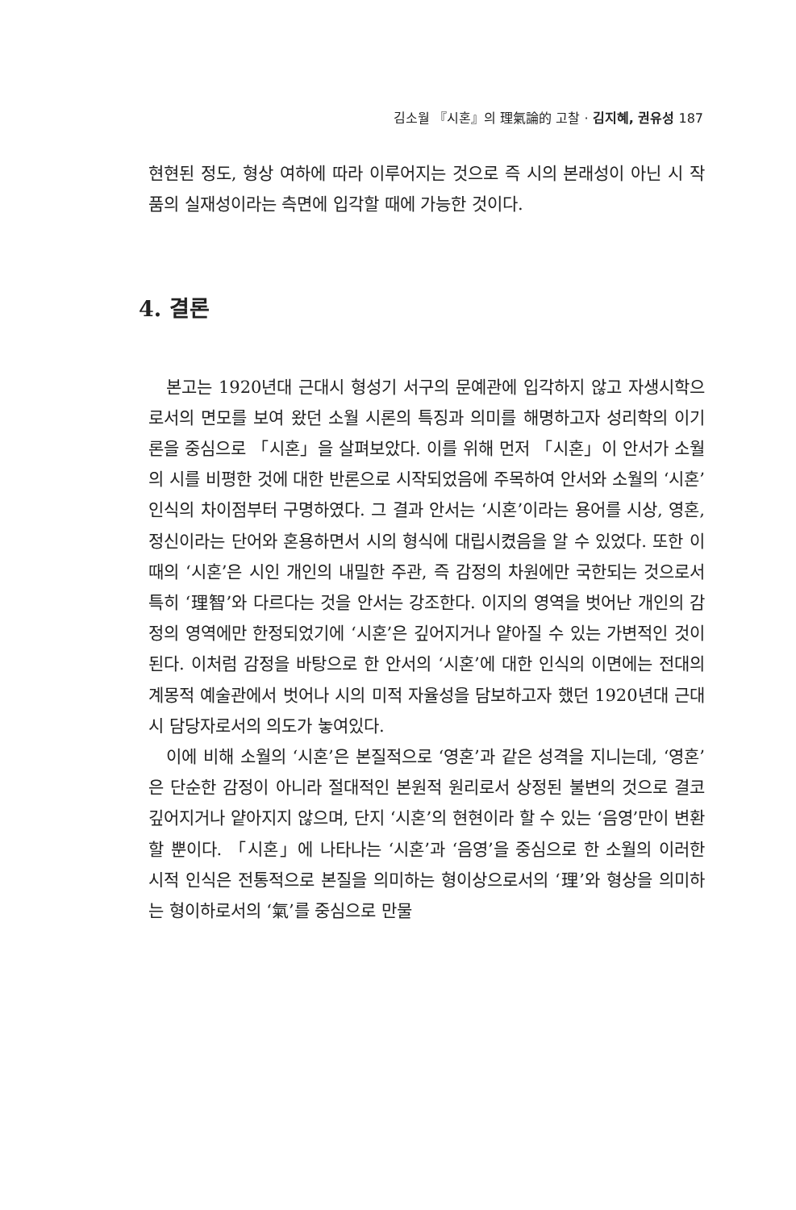김소월 『시혼』의 理氣論的 고찰 · 김지혜, 권유성 187
현현된 정도, 형상 여하에 따라 이루어지는 것으로 즉 시의 본래성이 아닌 시 작품의 실재성이라는 측면에 입각할 때에 가능한 것이다.
4. 결론
본고는 1920년대 근대시 형성기 서구의 문예관에 입각하지 않고 자생시학으로서의 면모를 보여 왔던 소월 시론의 특징과 의미를 해명하고자 성리학의 이기론을 중심으로 「시혼」을 살펴보았다. 이를 위해 먼저 「시혼」이 안서가 소월의 시를 비평한 것에 대한 반론으로 시작되었음에 주목하여 안서와 소월의 ‘시혼’ 인식의 차이점부터 구명하였다. 그 결과 안서는 ‘시혼’이라는 용어를 시상, 영혼, 정신이라는 단어와 혼용하면서 시의 형식에 대립시켰음을 알 수 있었다. 또한 이때의 ‘시혼’은 시인 개인의 내밀한 주관, 즉 감정의 차원에만 국한되는 것으로서 특히 ‘理智’와 다르다는 것을 안서는 강조한다. 이지의 영역을 벗어난 개인의 감정의 영역에만 한정되었기에 ‘시혼’은 깊어지거나 얕아질 수 있는 가변적인 것이 된다. 이처럼 감정을 바탕으로 한 안서의 ‘시혼’에 대한 인식의 이면에는 전대의 계몽적 예술관에서 벗어나 시의 미적 자율성을 담보하고자 했던 1920년대 근대시 담당자로서의 의도가 놓여있다.
이에 비해 소월의 ‘시혼’은 본질적으로 ‘영혼’과 같은 성격을 지니는데, ‘영혼’은 단순한 감정이 아니라 절대적인 본원적 원리로서 상정된 불변의 것으로 결코 깊어지거나 얕아지지 않으며, 단지 ‘시혼’의 현현이라 할 수 있는 ‘음영’만이 변환할 뿐이다. 「시혼」에 나타나는 ‘시혼’과 ‘음영’을 중심으로 한 소월의 이러한 시적 인식은 전통적으로 본질을 의미하는 형이상으로서의 ‘理’와 형상을 의미하는 형이하로서의 ‘氣’를 중심으로 만물